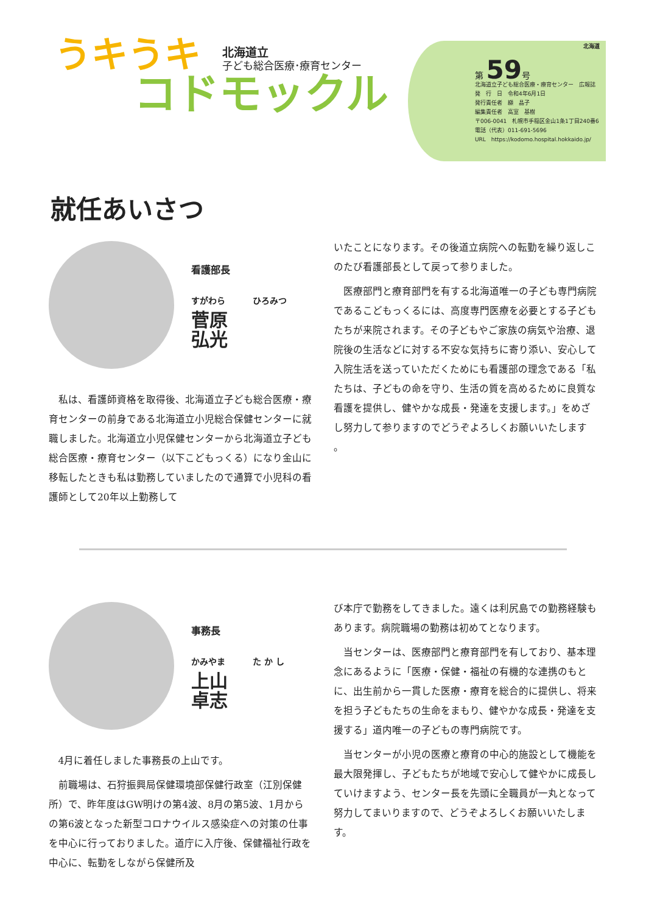うキうキ
コドモックル
北海道立
子ども総合医療･療育センター
北海道
第 59号
北海道立子ども総合医療・療育センター　広報誌
発　行　日　令和4年6月1日
発行責任者　纐　晶子
編集責任者　高室　基樹
〒006-0041　札幌市手稲区金山1条1丁目240番6
電話（代表）011-691-5696
URL　https://kodomo.hospital.hokkaido.jp/
就任あいさつ
看護部長
すがわら ひろみつ
菅原 弘光
私は、看護師資格を取得後、北海道立子ども総合医療・療育センターの前身である北海道立小児総合保健センターに就職しました。北海道立小児保健センターから北海道立子ども総合医療・療育センター（以下こどもっくる）になり金山に移転したときも私は勤務していましたので通算で小児科の看護師として20年以上勤務して
いたことになります。その後道立病院への転勤を繰り返しこのたび看護部長として戻って参りました。
医療部門と療育部門を有する北海道唯一の子ども専門病院であるこどもっくるには、高度専門医療を必要とする子どもたちが来院されます。その子どもやご家族の病気や治療、退院後の生活などに対する不安な気持ちに寄り添い、安心して入院生活を送っていただくためにも看護部の理念である「私たちは、子どもの命を守り、生活の質を高めるために良質な看護を提供し、健やかな成長・発達を支援します。」をめざし努力して参りますのでどうぞよろしくお願いいたします 。
事務長
かみやま た か し
上山 卓志
4月に着任しました事務長の上山です。
前職場は、石狩振興局保健環境部保健行政室（江別保健所）で、昨年度はGW明けの第4波、8月の第5波、1月からの第6波となった新型コロナウイルス感染症への対策の仕事を中心に行っておりました。道庁に入庁後、保健福祉行政を中心に、転勤をしながら保健所及
び本庁で勤務をしてきました。遠くは利尻島での勤務経験もあります。病院職場の勤務は初めてとなります。
当センターは、医療部門と療育部門を有しており、基本理念にあるように「医療・保健・福祉の有機的な連携のもとに、出生前から一貫した医療・療育を総合的に提供し、将来を担う子どもたちの生命をまもり、健やかな成長・発達を支援する」道内唯一の子どもの専門病院です。
当センターが小児の医療と療育の中心的施設として機能を最大限発揮し、子どもたちが地域で安心して健やかに成長していけますよう、センター長を先頭に全職員が一丸となって努力してまいりますので、どうぞよろしくお願いいたします。